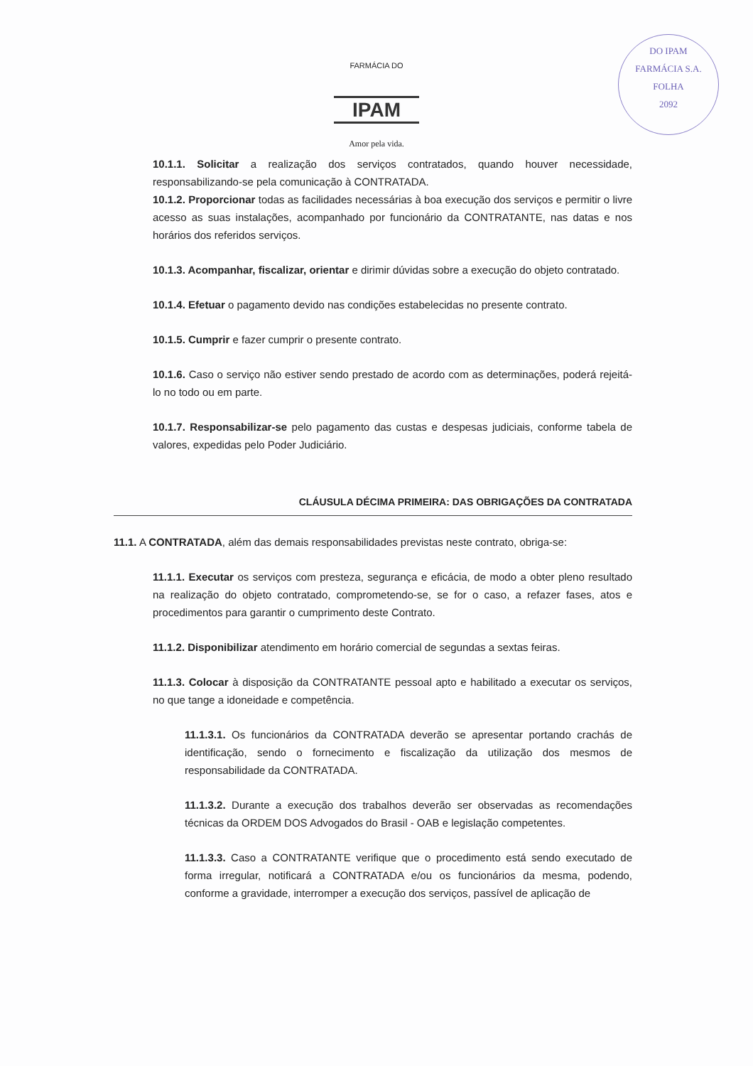FARMÁCIA DO
IPAM
Amor pela vida.
DO IPAM
FARMÁCIA S.A.
FOLHA
2092
10.1.1. Solicitar a realização dos serviços contratados, quando houver necessidade, responsabilizando-se pela comunicação à CONTRATADA.
10.1.2. Proporcionar todas as facilidades necessárias à boa execução dos serviços e permitir o livre acesso as suas instalações, acompanhado por funcionário da CONTRATANTE, nas datas e nos horários dos referidos serviços.
10.1.3. Acompanhar, fiscalizar, orientar e dirimir dúvidas sobre a execução do objeto contratado.
10.1.4. Efetuar o pagamento devido nas condições estabelecidas no presente contrato.
10.1.5. Cumprir e fazer cumprir o presente contrato.
10.1.6. Caso o serviço não estiver sendo prestado de acordo com as determinações, poderá rejeitá-lo no todo ou em parte.
10.1.7. Responsabilizar-se pelo pagamento das custas e despesas judiciais, conforme tabela de valores, expedidas pelo Poder Judiciário.
CLÁUSULA DÉCIMA PRIMEIRA: DAS OBRIGAÇÕES DA CONTRATADA
11.1. A CONTRATADA, além das demais responsabilidades previstas neste contrato, obriga-se:
11.1.1. Executar os serviços com presteza, segurança e eficácia, de modo a obter pleno resultado na realização do objeto contratado, comprometendo-se, se for o caso, a refazer fases, atos e procedimentos para garantir o cumprimento deste Contrato.
11.1.2. Disponibilizar atendimento em horário comercial de segundas a sextas feiras.
11.1.3. Colocar à disposição da CONTRATANTE pessoal apto e habilitado a executar os serviços, no que tange a idoneidade e competência.
11.1.3.1. Os funcionários da CONTRATADA deverão se apresentar portando crachás de identificação, sendo o fornecimento e fiscalização da utilização dos mesmos de responsabilidade da CONTRATADA.
11.1.3.2. Durante a execução dos trabalhos deverão ser observadas as recomendações técnicas da ORDEM DOS Advogados do Brasil - OAB e legislação competentes.
11.1.3.3. Caso a CONTRATANTE verifique que o procedimento está sendo executado de forma irregular, notificará a CONTRATADA e/ou os funcionários da mesma, podendo, conforme a gravidade, interromper a execução dos serviços, passível de aplicação de